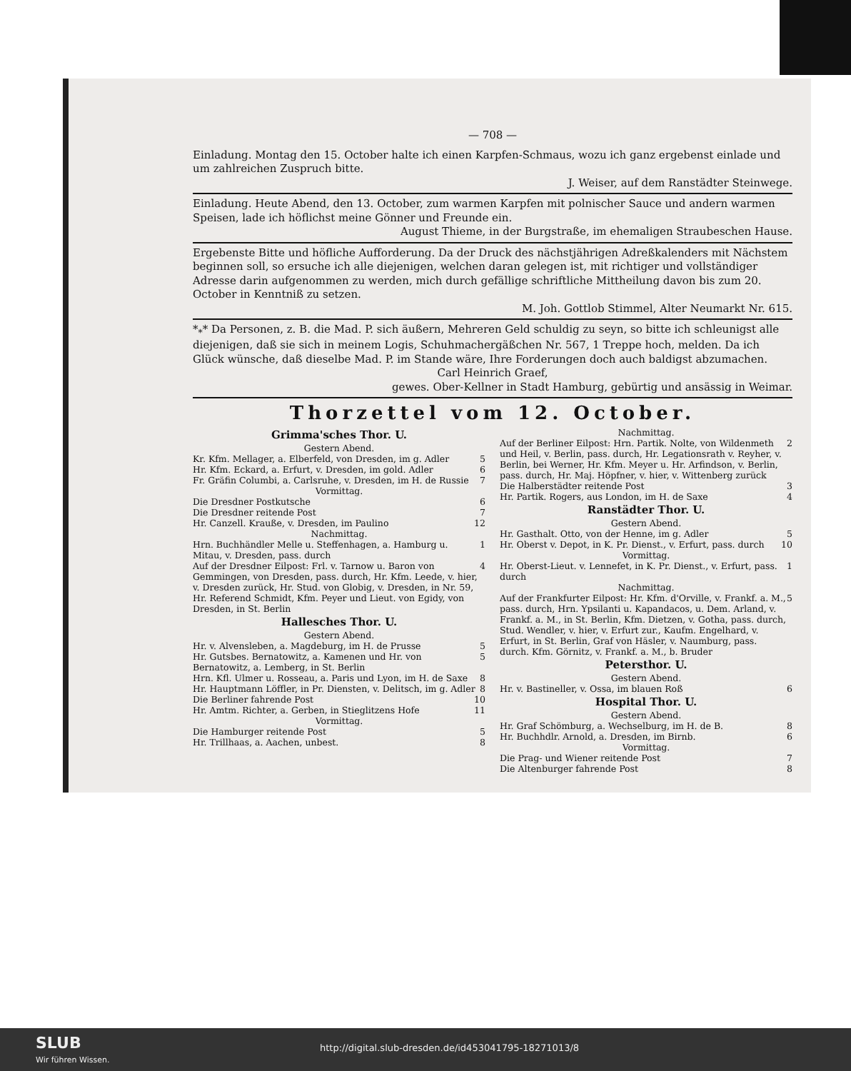— 708 —
Einladung. Montag den 15. October halte ich einen Karpfen-Schmaus, wozu ich ganz ergebenst einlade und um zahlreichen Zuspruch bitte.
J. Weiser, auf dem Ranstädter Steinwege.
Einladung. Heute Abend, den 13. October, zum warmen Karpfen mit polnischer Sauce und andern warmen Speisen, lade ich höflichst meine Gönner und Freunde ein.
August Thieme, in der Burgstraße, im ehemaligen Straubeschen Hause.
Ergebenste Bitte und höfliche Aufforderung. Da der Druck des nächstjährigen Adreßkalenders mit Nächstem beginnen soll, so ersuche ich alle diejenigen, welchen daran gelegen ist, mit richtiger und vollständiger Adresse darin aufgenommen zu werden, mich durch gefällige schriftliche Mittheilung davon bis zum 20. October in Kenntniß zu setzen.
M. Joh. Gottlob Stimmel, Alter Neumarkt Nr. 615.
*<sub>*</sub>* Da Personen, z. B. die Mad. P. sich äußern, Mehreren Geld schuldig zu seyn, so bitte ich schleunigst alle diejenigen, daß sie sich in meinem Logis, Schuhmachergäßchen Nr. 567, 1 Treppe hoch, melden. Da ich Glück wünsche, daß dieselbe Mad. P. im Stande wäre, Ihre Forderungen doch auch baldigst abzumachen.
Carl Heinrich Graef,
gewes. Ober-Kellner in Stadt Hamburg, gebürtig und ansässig in Weimar.
Thorzettel vom 12. October.
Grimma'sches Thor. U.
Gestern Abend.
Kr. Kfm. Mellager, a. Elberfeld, von Dresden, im g. Adler 5
Hr. Kfm. Eckard, a. Erfurt, v. Dresden, im gold. Adler 6
Fr. Gräfin Columbi, a. Carlsruhe, v. Dresden, im H. de Russie 7
Vormittag.
Die Dresdner Postkutsche 6
Die Dresdner reitende Post 7
Hr. Canzell. Krauße, v. Dresden, im Paulino 12
Nachmittag.
Hrn. Buchhändler Melle u. Steffenhagen, a. Hamburg u. Mitau, v. Dresden, pass. durch 1
Auf der Dresdner Eilpost: Frl. v. Tarnow u. Baron von Gemmingen, von Dresden, pass. durch, Hr. Kfm. Leede, v. hier, v. Dresden zurück, Hr. Stud. von Globig, v. Dresden, in Nr. 59, Hr. Referend Schmidt, Kfm. Peyer und Lieut. von Egidy, von Dresden, in St. Berlin 4
Hallesches Thor. U.
Gestern Abend.
Hr. v. Alvensleben, a. Magdeburg, im H. de Prusse 5
Hr. Gutsbes. Bernatowitz, a. Kamenen und Hr. von Bernatowitz, a. Lemberg, in St. Berlin 5
Hrn. Kfl. Ulmer u. Rosseau, a. Paris und Lyon, im H. de Saxe 8
Hr. Hauptmann Löffler, in Pr. Diensten, v. Delitsch, im g. Adler 8
Die Berliner fahrende Post 10
Hr. Amtm. Richter, a. Gerben, in Stieglitzens Hofe 11
Vormittag.
Die Hamburger reitende Post 5
Hr. Trillhaas, a. Aachen, unbest. 8
Nachmittag.
Auf der Berliner Eilpost: Hrn. Partik. Nolte, von Wildenmeth und Heil, v. Berlin, pass. durch, Hr. Legationsrath v. Reyher, v. Berlin, bei Werner, Hr. Kfm. Meyer u. Hr. Arfindson, v. Berlin, pass. durch, Hr. Maj. Höpfner, v. hier, v. Wittenberg zurück 2
Die Halberstädter reitende Post 3
Hr. Partik. Rogers, aus London, im H. de Saxe 4
Ranstädter Thor. U.
Gestern Abend.
Hr. Gasthalt. Otto, von der Henne, im g. Adler 5
Hr. Oberst v. Depot, in K. Pr. Dienst., v. Erfurt, pass. durch 10
Vormittag.
Hr. Oberst-Lieut. v. Lennefet, in K. Pr. Dienst., v. Erfurt, pass. durch 1
Nachmittag.
Auf der Frankfurter Eilpost: Hr. Kfm. d'Orville, v. Frankf. a. M., pass. durch, Hrn. Ypsilanti u. Kapandacos, u. Dem. Arland, v. Frankf. a. M., in St. Berlin, Kfm. Dietzen, v. Gotha, pass. durch, Stud. Wendler, v. hier, v. Erfurt zur., Kaufm. Engelhard, v. Erfurt, in St. Berlin, Graf von Häsler, v. Naumburg, pass. durch. Kfm. Görnitz, v. Frankf. a. M., b. Bruder 5
Petersthor. U.
Gestern Abend.
Hr. v. Bastineller, v. Ossa, im blauen Roß 6
Hospital Thor. U.
Gestern Abend.
Hr. Graf Schömburg, a. Wechselburg, im H. de B. 8
Hr. Buchhdlr. Arnold, a. Dresden, im Birnb. 6
Vormittag.
Die Prag- und Wiener reitende Post 7
Die Altenburger fahrende Post 8
SLUB
Wir führen Wissen.
http://digital.slub-dresden.de/id453041795-18271013/8